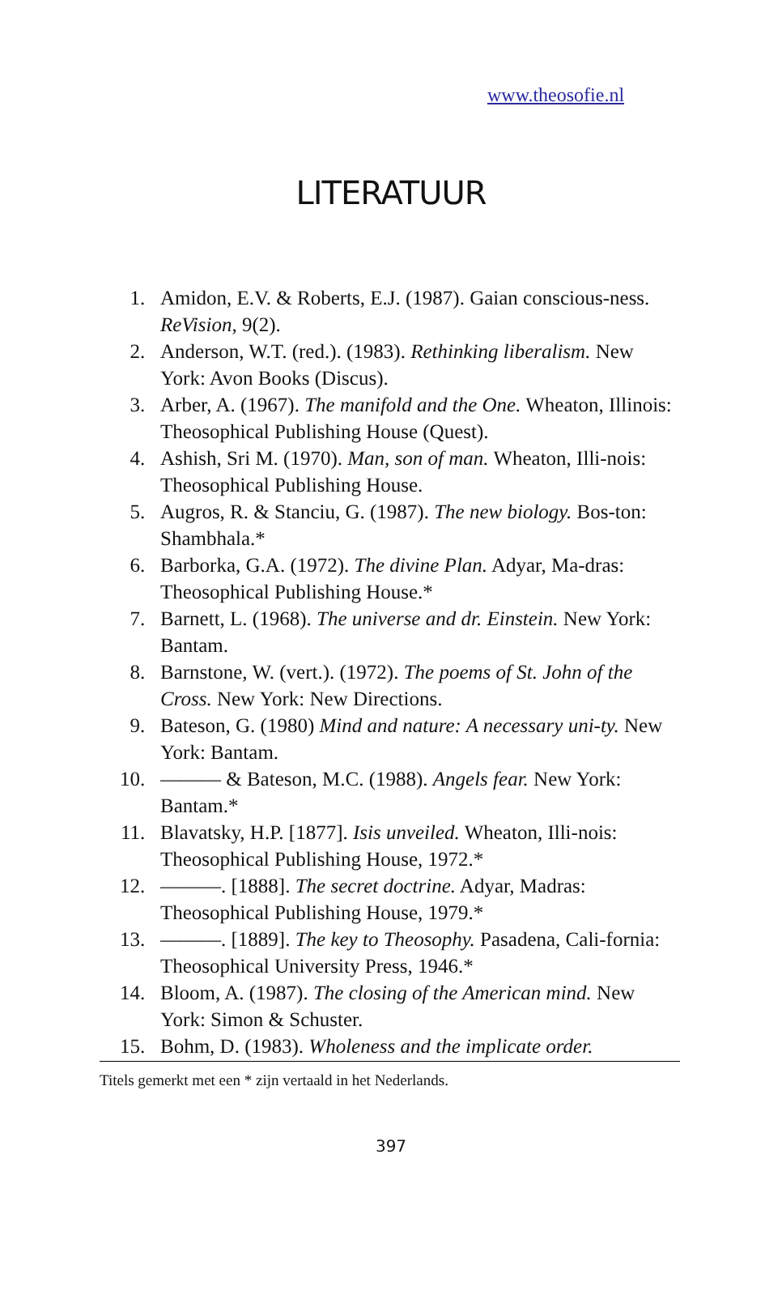www.theosofie.nl
LITERATUUR
1. Amidon, E.V. & Roberts, E.J. (1987). Gaian conscious-ness. ReVision, 9(2).
2. Anderson, W.T. (red.). (1983). Rethinking liberalism. New York: Avon Books (Discus).
3. Arber, A. (1967). The manifold and the One. Wheaton, Illinois: Theosophical Publishing House (Quest).
4. Ashish, Sri M. (1970). Man, son of man. Wheaton, Illi-nois: Theosophical Publishing House.
5. Augros, R. & Stanciu, G. (1987). The new biology. Bos-ton: Shambhala.*
6. Barborka, G.A. (1972). The divine Plan. Adyar, Ma-dras: Theosophical Publishing House.*
7. Barnett, L. (1968). The universe and dr. Einstein. New York: Bantam.
8. Barnstone, W. (vert.). (1972). The poems of St. John of the Cross. New York: New Directions.
9. Bateson, G. (1980) Mind and nature: A necessary uni-ty. New York: Bantam.
10. ——— & Bateson, M.C. (1988). Angels fear. New York: Bantam.*
11. Blavatsky, H.P. [1877]. Isis unveiled. Wheaton, Illi-nois: Theosophical Publishing House, 1972.*
12. ———. [1888]. The secret doctrine. Adyar, Madras: Theosophical Publishing House, 1979.*
13. ———. [1889]. The key to Theosophy. Pasadena, Cali-fornia: Theosophical University Press, 1946.*
14. Bloom, A. (1987). The closing of the American mind. New York: Simon & Schuster.
15. Bohm, D. (1983). Wholeness and the implicate order.
Titels gemerkt met een * zijn vertaald in het Nederlands.
397